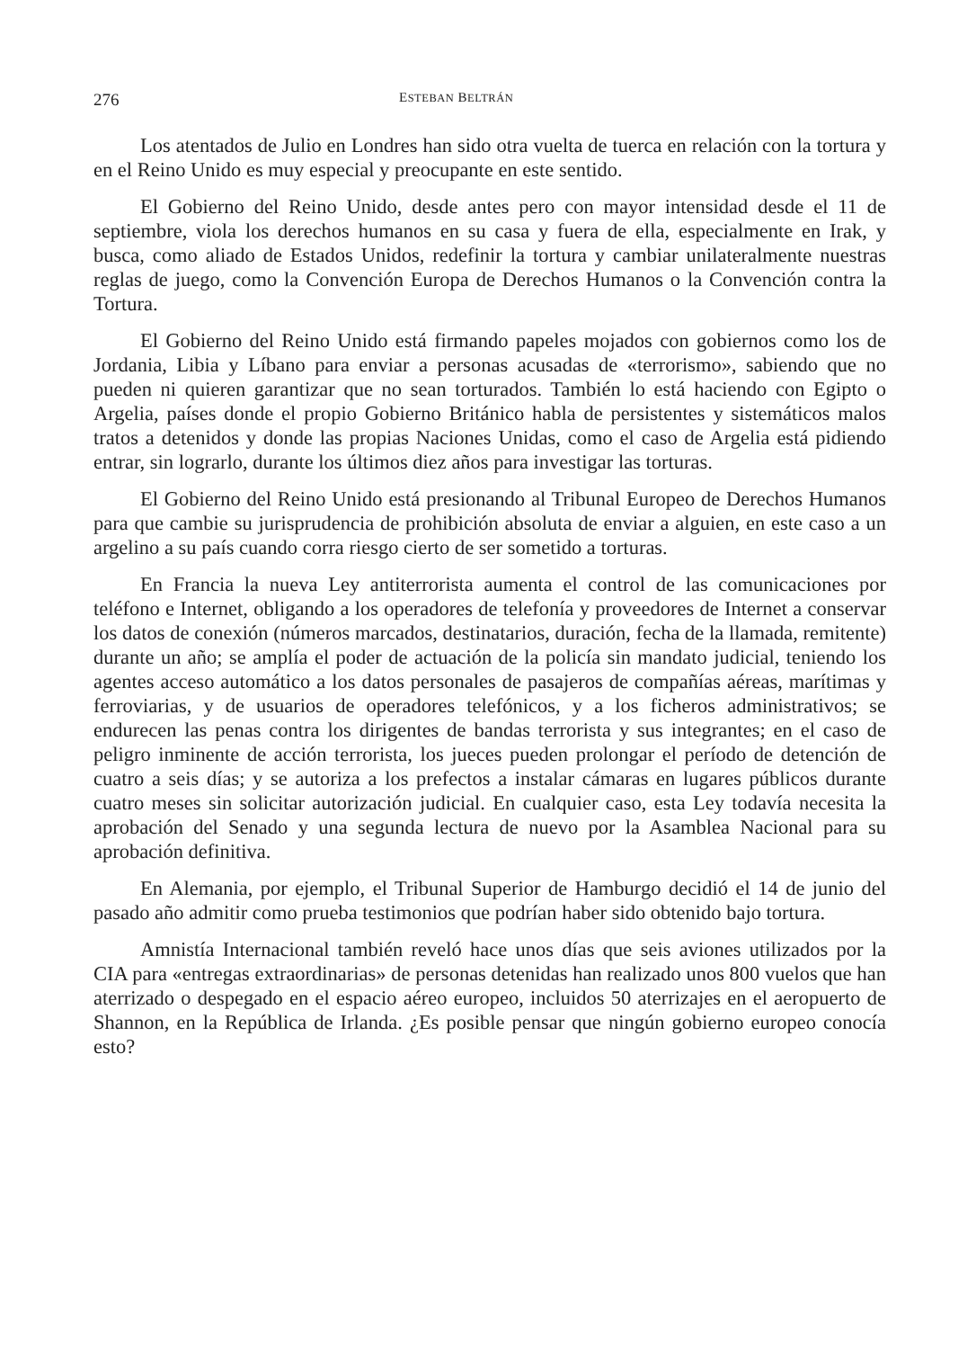276 ESTEBAN BELTRÁN
Los atentados de Julio en Londres han sido otra vuelta de tuerca en relación con la tortura y en el Reino Unido es muy especial y preocupante en este sentido.
El Gobierno del Reino Unido, desde antes pero con mayor intensidad desde el 11 de septiembre, viola los derechos humanos en su casa y fuera de ella, especialmente en Irak, y busca, como aliado de Estados Unidos, redefinir la tortura y cambiar unilateralmente nuestras reglas de juego, como la Convención Europa de Derechos Humanos o la Convención contra la Tortura.
El Gobierno del Reino Unido está firmando papeles mojados con gobiernos como los de Jordania, Libia y Líbano para enviar a personas acusadas de «terrorismo», sabiendo que no pueden ni quieren garantizar que no sean torturados. También lo está haciendo con Egipto o Argelia, países donde el propio Gobierno Británico habla de persistentes y sistemáticos malos tratos a detenidos y donde las propias Naciones Unidas, como el caso de Argelia está pidiendo entrar, sin lograrlo, durante los últimos diez años para investigar las torturas.
El Gobierno del Reino Unido está presionando al Tribunal Europeo de Derechos Humanos para que cambie su jurisprudencia de prohibición absoluta de enviar a alguien, en este caso a un argelino a su país cuando corra riesgo cierto de ser sometido a torturas.
En Francia la nueva Ley antiterrorista aumenta el control de las comunicaciones por teléfono e Internet, obligando a los operadores de telefonía y proveedores de Internet a conservar los datos de conexión (números marcados, destinatarios, duración, fecha de la llamada, remitente) durante un año; se amplía el poder de actuación de la policía sin mandato judicial, teniendo los agentes acceso automático a los datos personales de pasajeros de compañías aéreas, marítimas y ferroviarias, y de usuarios de operadores telefónicos, y a los ficheros administrativos; se endurecen las penas contra los dirigentes de bandas terrorista y sus integrantes; en el caso de peligro inminente de acción terrorista, los jueces pueden prolongar el período de detención de cuatro a seis días; y se autoriza a los prefectos a instalar cámaras en lugares públicos durante cuatro meses sin solicitar autorización judicial. En cualquier caso, esta Ley todavía necesita la aprobación del Senado y una segunda lectura de nuevo por la Asamblea Nacional para su aprobación definitiva.
En Alemania, por ejemplo, el Tribunal Superior de Hamburgo decidió el 14 de junio del pasado año admitir como prueba testimonios que podrían haber sido obtenido bajo tortura.
Amnistía Internacional también reveló hace unos días que seis aviones utilizados por la CIA para «entregas extraordinarias» de personas detenidas han realizado unos 800 vuelos que han aterrizado o despegado en el espacio aéreo europeo, incluidos 50 aterrizajes en el aeropuerto de Shannon, en la República de Irlanda. ¿Es posible pensar que ningún gobierno europeo conocía esto?